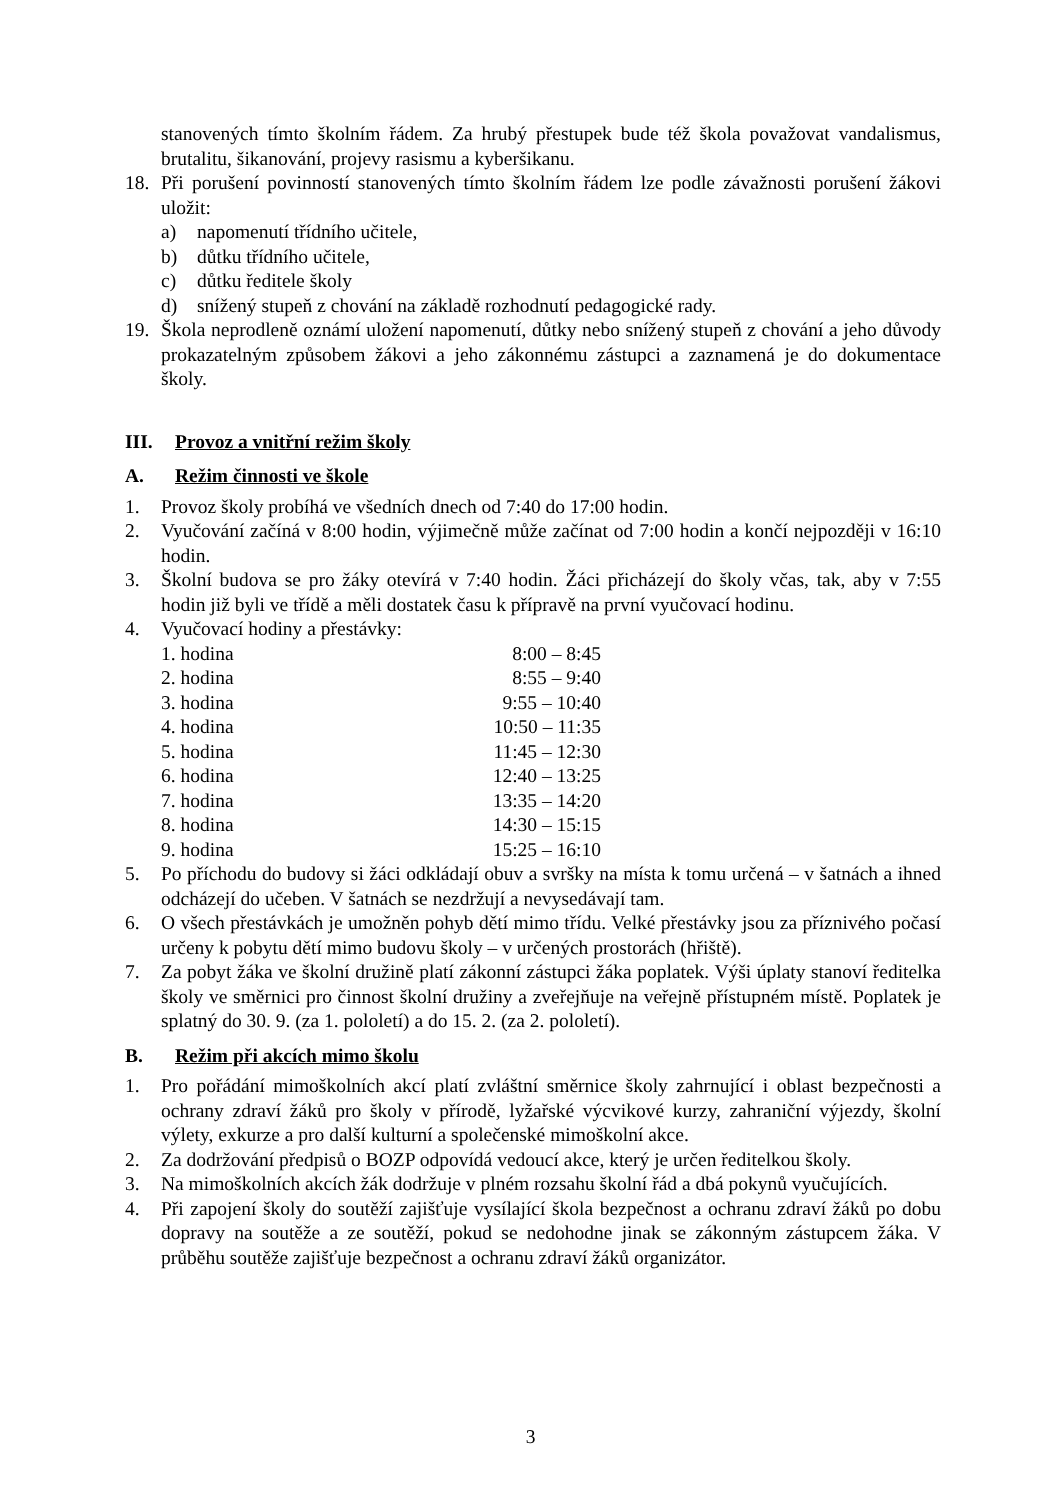stanovených tímto školním řádem. Za hrubý přestupek bude též škola považovat vandalismus, brutalitu, šikanování, projevy rasismu a kyberšikanu.
18. Při porušení povinností stanovených tímto školním řádem lze podle závažnosti porušení žákovi uložit:
a) napomenutí třídního učitele,
b) důtku třídního učitele,
c) důtku ředitele školy
d) snížený stupeň z chování na základě rozhodnutí pedagogické rady.
19. Škola neprodleně oznámí uložení napomenutí, důtky nebo snížený stupeň z chování a jeho důvody prokazatelným způsobem žákovi a jeho zákonnému zástupci a zaznamená je do dokumentace školy.
III. Provoz a vnitřní režim školy
A. Režim činnosti ve škole
1. Provoz školy probíhá ve všedních dnech od 7:40 do 17:00 hodin.
2. Vyučování začíná v 8:00 hodin, výjimečně může začínat od 7:00 hodin a končí nejpozději v 16:10 hodin.
3. Školní budova se pro žáky otevírá v 7:40 hodin. Žáci přicházejí do školy včas, tak, aby v 7:55 hodin již byli ve třídě a měli dostatek času k přípravě na první vyučovací hodinu.
4. Vyučovací hodiny a přestávky:
| 1. hodina | 8:00 – 8:45 |
| 2. hodina | 8:55 – 9:40 |
| 3. hodina | 9:55 – 10:40 |
| 4. hodina | 10:50 – 11:35 |
| 5. hodina | 11:45 – 12:30 |
| 6. hodina | 12:40 – 13:25 |
| 7. hodina | 13:35 – 14:20 |
| 8. hodina | 14:30 – 15:15 |
| 9. hodina | 15:25 – 16:10 |
5. Po příchodu do budovy si žáci odkládají obuv a svršky na místa k tomu určená – v šatnách a ihned odcházejí do učeben. V šatnách se nezdržují a nevysedávají tam.
6. O všech přestávkách je umožněn pohyb dětí mimo třídu. Velké přestávky jsou za příznivého počasí určeny k pobytu dětí mimo budovu školy – v určených prostorách (hřiště).
7. Za pobyt žáka ve školní družině platí zákonní zástupci žáka poplatek. Výši úplaty stanoví ředitelka školy ve směrnici pro činnost školní družiny a zveřejňuje na veřejně přístupném místě. Poplatek je splatný do 30. 9. (za 1. pololetí) a do 15. 2. (za 2. pololetí).
B. Režim při akcích mimo školu
1. Pro pořádání mimoškolních akcí platí zvláštní směrnice školy zahrnující i oblast bezpečnosti a ochrany zdraví žáků pro školy v přírodě, lyžařské výcvikové kurzy, zahraniční výjezdy, školní výlety, exkurze a pro další kulturní a společenské mimoškolní akce.
2. Za dodržování předpisů o BOZP odpovídá vedoucí akce, který je určen ředitelkou školy.
3. Na mimoškolních akcích žák dodržuje v plném rozsahu školní řád a dbá pokynů vyučujících.
4. Při zapojení školy do soutěží zajišťuje vysílající škola bezpečnost a ochranu zdraví žáků po dobu dopravy na soutěže a ze soutěží, pokud se nedohodne jinak se zákonným zástupcem žáka. V průběhu soutěže zajišťuje bezpečnost a ochranu zdraví žáků organizátor.
3